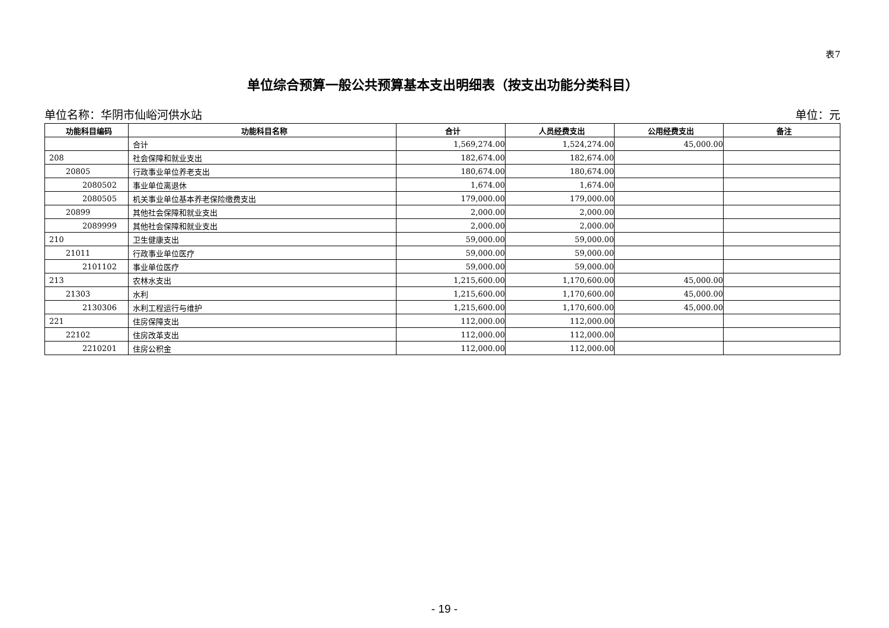表7
单位综合预算一般公共预算基本支出明细表（按支出功能分类科目）
单位名称：华阴市仙峪河供水站 单位：元
| 功能科目编码 | 功能科目名称 | 合计 | 人员经费支出 | 公用经费支出 | 备注 |
| --- | --- | --- | --- | --- | --- |
| | 合计 | 1,569,274.00 | 1,524,274.00 | 45,000.00 | |
| 208 | 社会保障和就业支出 | 182,674.00 | 182,674.00 | | |
| 20805 | 行政事业单位养老支出 | 180,674.00 | 180,674.00 | | |
| 2080502 | 事业单位离退休 | 1,674.00 | 1,674.00 | | |
| 2080505 | 机关事业单位基本养老保险缴费支出 | 179,000.00 | 179,000.00 | | |
| 20899 | 其他社会保障和就业支出 | 2,000.00 | 2,000.00 | | |
| 2089999 | 其他社会保障和就业支出 | 2,000.00 | 2,000.00 | | |
| 210 | 卫生健康支出 | 59,000.00 | 59,000.00 | | |
| 21011 | 行政事业单位医疗 | 59,000.00 | 59,000.00 | | |
| 2101102 | 事业单位医疗 | 59,000.00 | 59,000.00 | | |
| 213 | 农林水支出 | 1,215,600.00 | 1,170,600.00 | 45,000.00 | |
| 21303 | 水利 | 1,215,600.00 | 1,170,600.00 | 45,000.00 | |
| 2130306 | 水利工程运行与维护 | 1,215,600.00 | 1,170,600.00 | 45,000.00 | |
| 221 | 住房保障支出 | 112,000.00 | 112,000.00 | | |
| 22102 | 住房改革支出 | 112,000.00 | 112,000.00 | | |
| 2210201 | 住房公积金 | 112,000.00 | 112,000.00 | | |
- 19 -